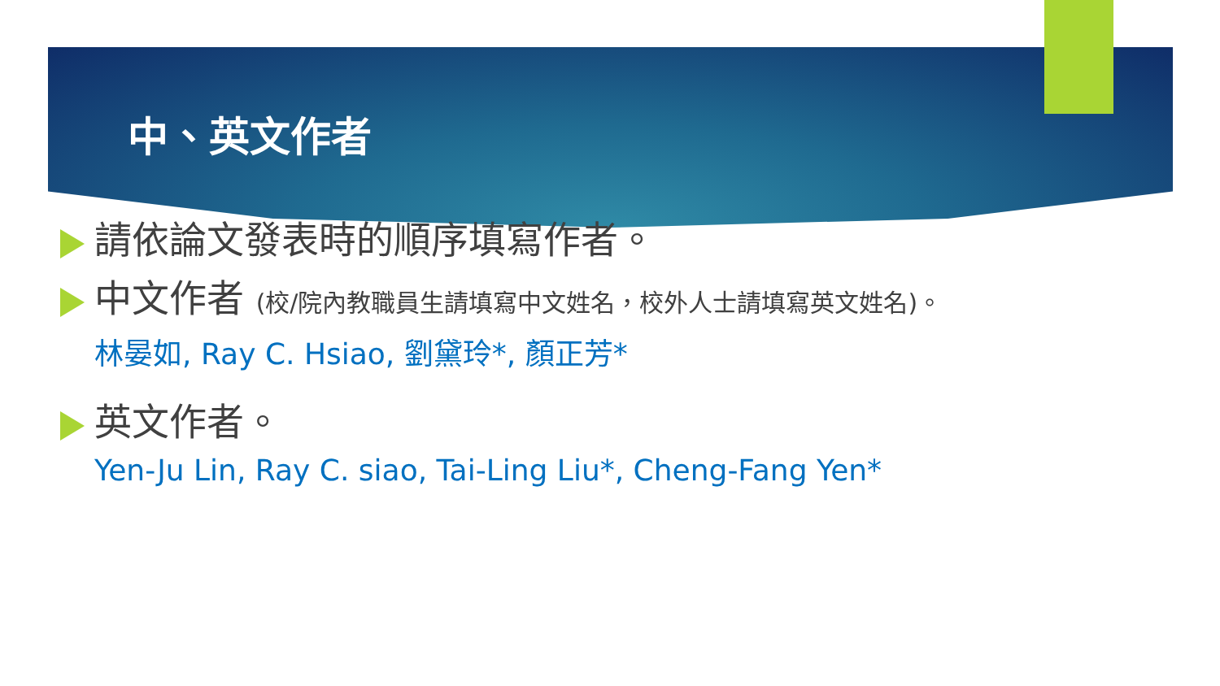中、英文作者
請依論文發表時的順序填寫作者。
中文作者 (校/院內教職員生請填寫中文姓名，校外人士請填寫英文姓名)。
林晏如, Ray C. Hsiao, 劉黛玲*, 顏正芳*
英文作者。
Yen-Ju Lin, Ray C. siao, Tai-Ling Liu*, Cheng-Fang Yen*